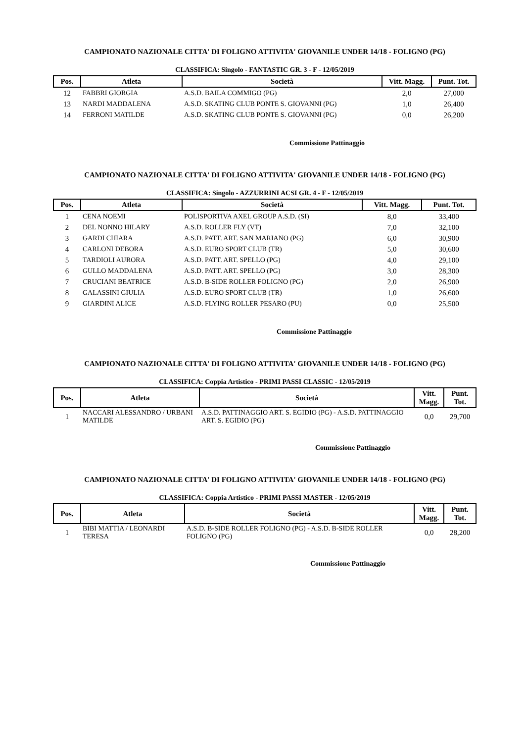CAMPIONATO NAZIONALE CITTA' DI FOLIGNO ATTIVITA' GIOVANILE UNDER 14/18 - FOLIGNO (PG)
CLASSIFICA: Singolo - FANTASTIC GR. 3 - F - 12/05/2019
| Pos. | Atleta | Società | Vitt. Magg. | Punt. Tot. |
| --- | --- | --- | --- | --- |
| 12 | FABBRI GIORGIA | A.S.D. BAILA COMMIGO (PG) | 2,0 | 27,000 |
| 13 | NARDI MADDALENA | A.S.D. SKATING CLUB PONTE S. GIOVANNI (PG) | 1,0 | 26,400 |
| 14 | FERRONI MATILDE | A.S.D. SKATING CLUB PONTE S. GIOVANNI (PG) | 0,0 | 26,200 |
Commissione Pattinaggio
CAMPIONATO NAZIONALE CITTA' DI FOLIGNO ATTIVITA' GIOVANILE UNDER 14/18 - FOLIGNO (PG)
CLASSIFICA: Singolo - AZZURRINI ACSI GR. 4 - F - 12/05/2019
| Pos. | Atleta | Società | Vitt. Magg. | Punt. Tot. |
| --- | --- | --- | --- | --- |
| 1 | CENA NOEMI | POLISPORTIVA AXEL GROUP A.S.D. (SI) | 8,0 | 33,400 |
| 2 | DEL NONNO HILARY | A.S.D. ROLLER FLY (VT) | 7,0 | 32,100 |
| 3 | GARDI CHIARA | A.S.D. PATT. ART. SAN MARIANO (PG) | 6,0 | 30,900 |
| 4 | CARLONI DEBORA | A.S.D. EURO SPORT CLUB (TR) | 5,0 | 30,600 |
| 5 | TARDIOLI AURORA | A.S.D. PATT. ART. SPELLO (PG) | 4,0 | 29,100 |
| 6 | GULLO MADDALENA | A.S.D. PATT. ART. SPELLO (PG) | 3,0 | 28,300 |
| 7 | CRUCIANI BEATRICE | A.S.D. B-SIDE ROLLER FOLIGNO (PG) | 2,0 | 26,900 |
| 8 | GALASSINI GIULIA | A.S.D. EURO SPORT CLUB (TR) | 1,0 | 26,600 |
| 9 | GIARDINI ALICE | A.S.D. FLYING ROLLER PESARO (PU) | 0,0 | 25,500 |
Commissione Pattinaggio
CAMPIONATO NAZIONALE CITTA' DI FOLIGNO ATTIVITA' GIOVANILE UNDER 14/18 - FOLIGNO (PG)
CLASSIFICA: Coppia Artistico - PRIMI PASSI CLASSIC - 12/05/2019
| Pos. | Atleta | Società | Vitt. Magg. | Punt. Tot. |
| --- | --- | --- | --- | --- |
| 1 | NACCARI ALESSANDRO / URBANI MATILDE | A.S.D. PATTINAGGIO ART. S. EGIDIO (PG) - A.S.D. PATTINAGGIO ART. S. EGIDIO (PG) | 0,0 | 29,700 |
Commissione Pattinaggio
CAMPIONATO NAZIONALE CITTA' DI FOLIGNO ATTIVITA' GIOVANILE UNDER 14/18 - FOLIGNO (PG)
CLASSIFICA: Coppia Artistico - PRIMI PASSI MASTER - 12/05/2019
| Pos. | Atleta | Società | Vitt. Magg. | Punt. Tot. |
| --- | --- | --- | --- | --- |
| 1 | BIBI MATTIA / LEONARDI TERESA | A.S.D. B-SIDE ROLLER FOLIGNO (PG) - A.S.D. B-SIDE ROLLER FOLIGNO (PG) | 0,0 | 28,200 |
Commissione Pattinaggio